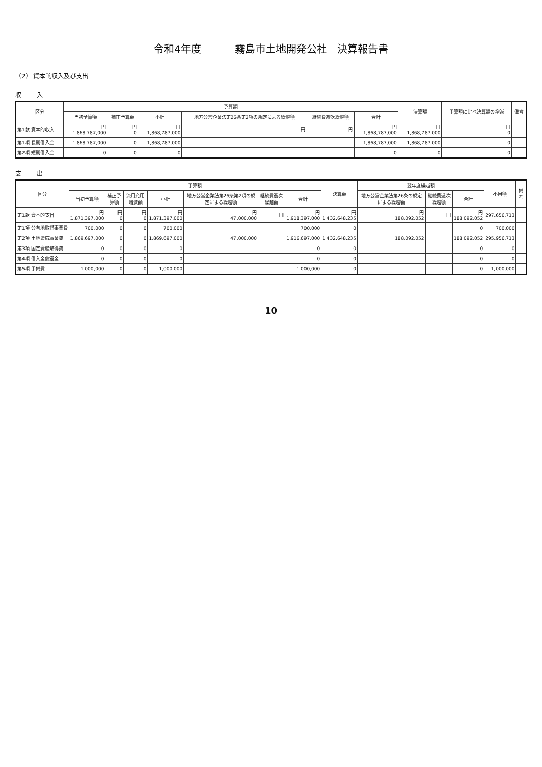令和4年度 霧島市土地開発公社　決算報告書
（2） 資本的収入及び支出
収入
| 区分 | 予算額 | | | | | | 決算額 | 予算額に比べ決算額の増減 | 備考 |
| --- | --- | --- | --- | --- | --- | --- | --- | --- | --- |
| | 当初予算額 | 補正予算額 | 小計 | 地方公営企業法第26条第2項の規定による繰越額 | 継続費逓次繰越額 | 合計 | | | |
| 第1款 資本的収入 | 円 1,868,787,000 | 円 0 | 円 1,868,787,000 | 円 | 円 | 円 1,868,787,000 | 円 1,868,787,000 | 円 0 | |
| 第1項 長期借入金 | 1,868,787,000 | 0 | 1,868,787,000 | | | 1,868,787,000 | 1,868,787,000 | 0 | |
| 第2項 短期借入金 | 0 | 0 | 0 | | | 0 | 0 | 0 | |
支出
| 区分 | 予算額 | | | | | | | 決算額 | 翌年度繰越額 | | | 不用額 | 備考 |
| --- | --- | --- | --- | --- | --- | --- | --- | --- | --- | --- | --- | --- | --- |
| | 当初予算額 | 補正予算額 | 流用充用増減額 | 小計 | 地方公営企業法第26条第2項の規定による繰越額 | 継続費逓次繰越額 | 合計 | | 地方公営企業法第26条の規定による繰越額 | 継続費逓次繰越額 | 合計 | | |
| 第1款 資本的支出 | 円 1,871,397,000 | 円 0 | 円 0 | 円 1,871,397,000 | 円 47,000,000 | 円 | 円 1,918,397,000 | 円 1,432,648,235 | 円 188,092,052 | 円 | 円 188,092,052 | 297,656,713 | |
| 第1項 公有地取得事業費 | 700,000 | 0 | 0 | 700,000 | | | 700,000 | 0 | | | 0 | 700,000 | |
| 第2項 土地造成事業費 | 1,869,697,000 | 0 | 0 | 1,869,697,000 | 47,000,000 | | 1,916,697,000 | 1,432,648,235 | 188,092,052 | | 188,092,052 | 295,956,713 | |
| 第3項 固定資産取得費 | 0 | 0 | 0 | 0 | | | 0 | 0 | | | 0 | 0 | |
| 第4項 借入金償還金 | 0 | 0 | 0 | 0 | | | 0 | 0 | | | 0 | 0 | |
| 第5項 予備費 | 1,000,000 | 0 | 0 | 1,000,000 | | | 1,000,000 | 0 | | | 0 | 1,000,000 | |
10